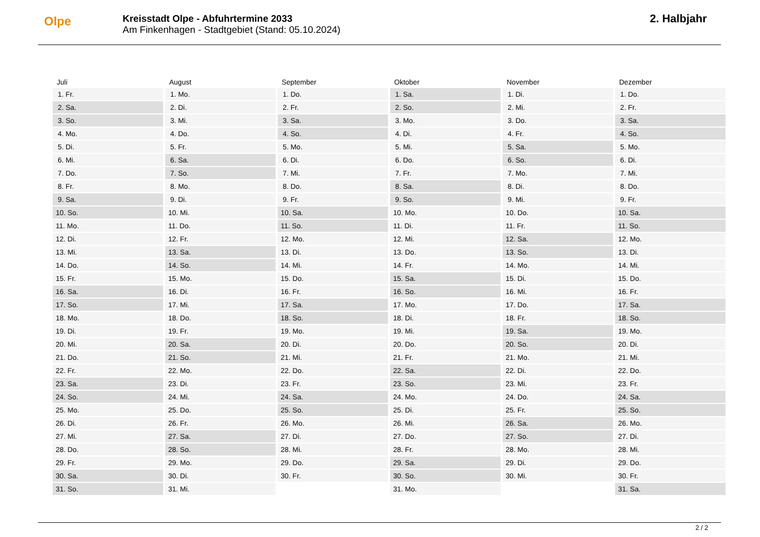Olpe
Kreisstadt Olpe - Abfuhrtermine 2033
Am Finkenhagen - Stadtgebiet (Stand: 05.10.2024)
2. Halbjahr
| Juli | August | September | Oktober | November | Dezember |
| --- | --- | --- | --- | --- | --- |
| 1. Fr. | 1. Mo. | 1. Do. | 1. Sa. | 1. Di. | 1. Do. |
| 2. Sa. | 2. Di. | 2. Fr. | 2. So. | 2. Mi. | 2. Fr. |
| 3. So. | 3. Mi. | 3. Sa. | 3. Mo. | 3. Do. | 3. Sa. |
| 4. Mo. | 4. Do. | 4. So. | 4. Di. | 4. Fr. | 4. So. |
| 5. Di. | 5. Fr. | 5. Mo. | 5. Mi. | 5. Sa. | 5. Mo. |
| 6. Mi. | 6. Sa. | 6. Di. | 6. Do. | 6. So. | 6. Di. |
| 7. Do. | 7. So. | 7. Mi. | 7. Fr. | 7. Mo. | 7. Mi. |
| 8. Fr. | 8. Mo. | 8. Do. | 8. Sa. | 8. Di. | 8. Do. |
| 9. Sa. | 9. Di. | 9. Fr. | 9. So. | 9. Mi. | 9. Fr. |
| 10. So. | 10. Mi. | 10. Sa. | 10. Mo. | 10. Do. | 10. Sa. |
| 11. Mo. | 11. Do. | 11. So. | 11. Di. | 11. Fr. | 11. So. |
| 12. Di. | 12. Fr. | 12. Mo. | 12. Mi. | 12. Sa. | 12. Mo. |
| 13. Mi. | 13. Sa. | 13. Di. | 13. Do. | 13. So. | 13. Di. |
| 14. Do. | 14. So. | 14. Mi. | 14. Fr. | 14. Mo. | 14. Mi. |
| 15. Fr. | 15. Mo. | 15. Do. | 15. Sa. | 15. Di. | 15. Do. |
| 16. Sa. | 16. Di. | 16. Fr. | 16. So. | 16. Mi. | 16. Fr. |
| 17. So. | 17. Mi. | 17. Sa. | 17. Mo. | 17. Do. | 17. Sa. |
| 18. Mo. | 18. Do. | 18. So. | 18. Di. | 18. Fr. | 18. So. |
| 19. Di. | 19. Fr. | 19. Mo. | 19. Mi. | 19. Sa. | 19. Mo. |
| 20. Mi. | 20. Sa. | 20. Di. | 20. Do. | 20. So. | 20. Di. |
| 21. Do. | 21. So. | 21. Mi. | 21. Fr. | 21. Mo. | 21. Mi. |
| 22. Fr. | 22. Mo. | 22. Do. | 22. Sa. | 22. Di. | 22. Do. |
| 23. Sa. | 23. Di. | 23. Fr. | 23. So. | 23. Mi. | 23. Fr. |
| 24. So. | 24. Mi. | 24. Sa. | 24. Mo. | 24. Do. | 24. Sa. |
| 25. Mo. | 25. Do. | 25. So. | 25. Di. | 25. Fr. | 25. So. |
| 26. Di. | 26. Fr. | 26. Mo. | 26. Mi. | 26. Sa. | 26. Mo. |
| 27. Mi. | 27. Sa. | 27. Di. | 27. Do. | 27. So. | 27. Di. |
| 28. Do. | 28. So. | 28. Mi. | 28. Fr. | 28. Mo. | 28. Mi. |
| 29. Fr. | 29. Mo. | 29. Do. | 29. Sa. | 29. Di. | 29. Do. |
| 30. Sa. | 30. Di. | 30. Fr. | 30. So. | 30. Mi. | 30. Fr. |
| 31. So. | 31. Mi. | | 31. Mo. | | 31. Sa. |
2 / 2